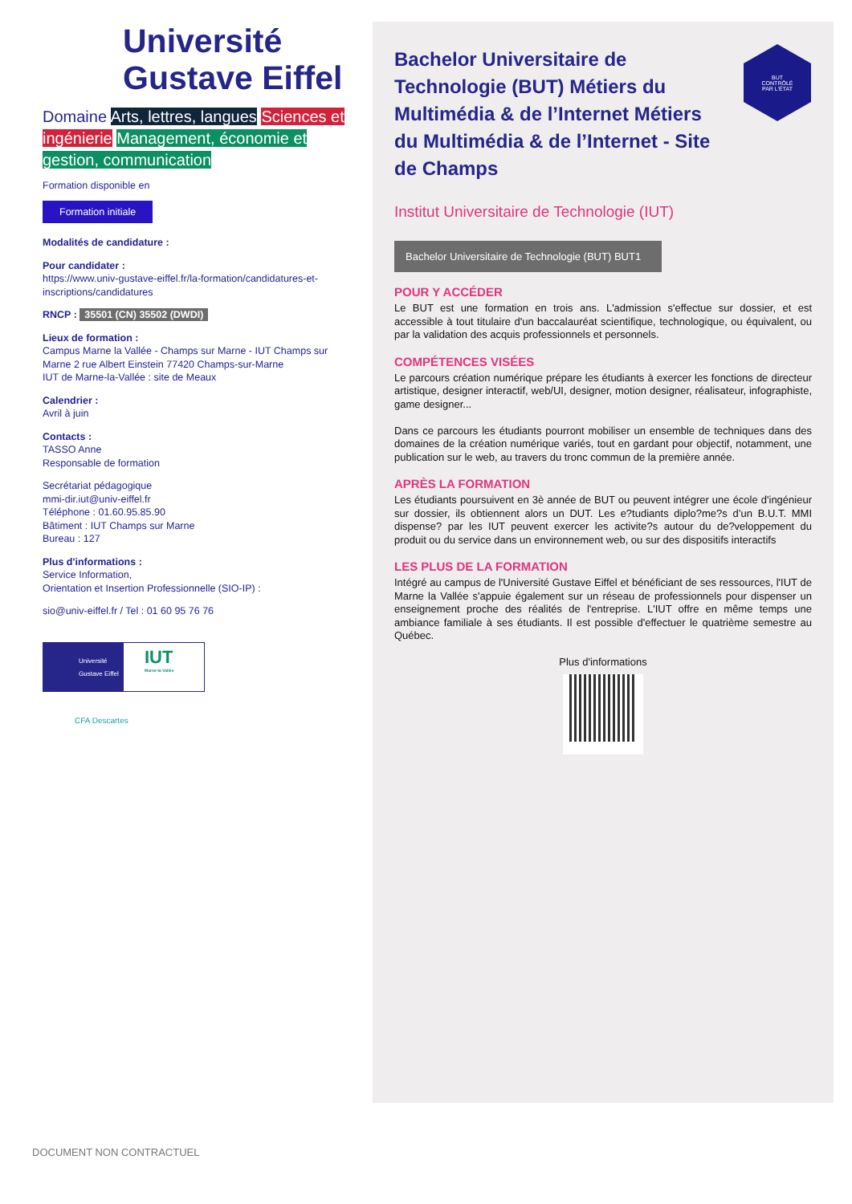Université
Gustave Eiffel
Domaine Arts, lettres, langues Sciences et ingénierie Management, économie et gestion, communication
Formation disponible en
Formation initiale
Modalités de candidature :
Pour candidater :
https://www.univ-gustave-eiffel.fr/la-formation/candidatures-et-inscriptions/candidatures
RNCP : 35501 (CN) 35502 (DWDI)
Lieux de formation :
Campus Marne la Vallée - Champs sur Marne - IUT Champs sur Marne 2 rue Albert Einstein 77420 Champs-sur-Marne
IUT de Marne-la-Vallée : site de Meaux
Calendrier :
Avril à juin
Contacts :
TASSO Anne
Responsable de formation
Secrétariat pédagogique
mmi-dir.iut@univ-eiffel.fr
Téléphone : 01.60.95.85.90
Bâtiment : IUT Champs sur Marne
Bureau : 127
Plus d'informations :
Service Information,
Orientation et Insertion Professionnelle (SIO-IP) :
sio@univ-eiffel.fr / Tel : 01 60 95 76 76
Université Gustave Eiffel
IUT
Marne-la-Vallée
CFA Descartes
BUT
CONTRÔLÉ
PAR L'ÉTAT
Bachelor Universitaire de Technologie (BUT) Métiers du Multimédia & de l’Internet Métiers du Multimédia & de l’Internet - Site de Champs
Institut Universitaire de Technologie (IUT)
Bachelor Universitaire de Technologie (BUT) BUT1
POUR Y ACCÉDER
Le BUT est une formation en trois ans. L'admission s'effectue sur dossier, et est accessible à tout titulaire d'un baccalauréat scientifique, technologique, ou équivalent, ou par la validation des acquis professionnels et personnels.
COMPÉTENCES VISÉES
Le parcours création numérique prépare les étudiants à exercer les fonctions de directeur artistique, designer interactif, web/UI, designer, motion designer, réalisateur, infographiste, game designer...
Dans ce parcours les étudiants pourront mobiliser un ensemble de techniques dans des domaines de la création numérique variés, tout en gardant pour objectif, notamment, une publication sur le web, au travers du tronc commun de la première année.
APRÈS LA FORMATION
Les étudiants poursuivent en 3è année de BUT ou peuvent intégrer une école d'ingénieur sur dossier, ils obtiennent alors un DUT. Les e?tudiants diplo?me?s d’un B.U.T. MMI dispense? par les IUT peuvent exercer les activite?s autour du de?veloppement du produit ou du service dans un environnement web, ou sur des dispositifs interactifs
LES PLUS DE LA FORMATION
Intégré au campus de l'Université Gustave Eiffel et bénéficiant de ses ressources, l'IUT de Marne la Vallée s'appuie également sur un réseau de professionnels pour dispenser un enseignement proche des réalités de l'entreprise. L'IUT offre en même temps une ambiance familiale à ses étudiants. Il est possible d'effectuer le quatrième semestre au Québec.
Plus d'informations
DOCUMENT NON CONTRACTUEL